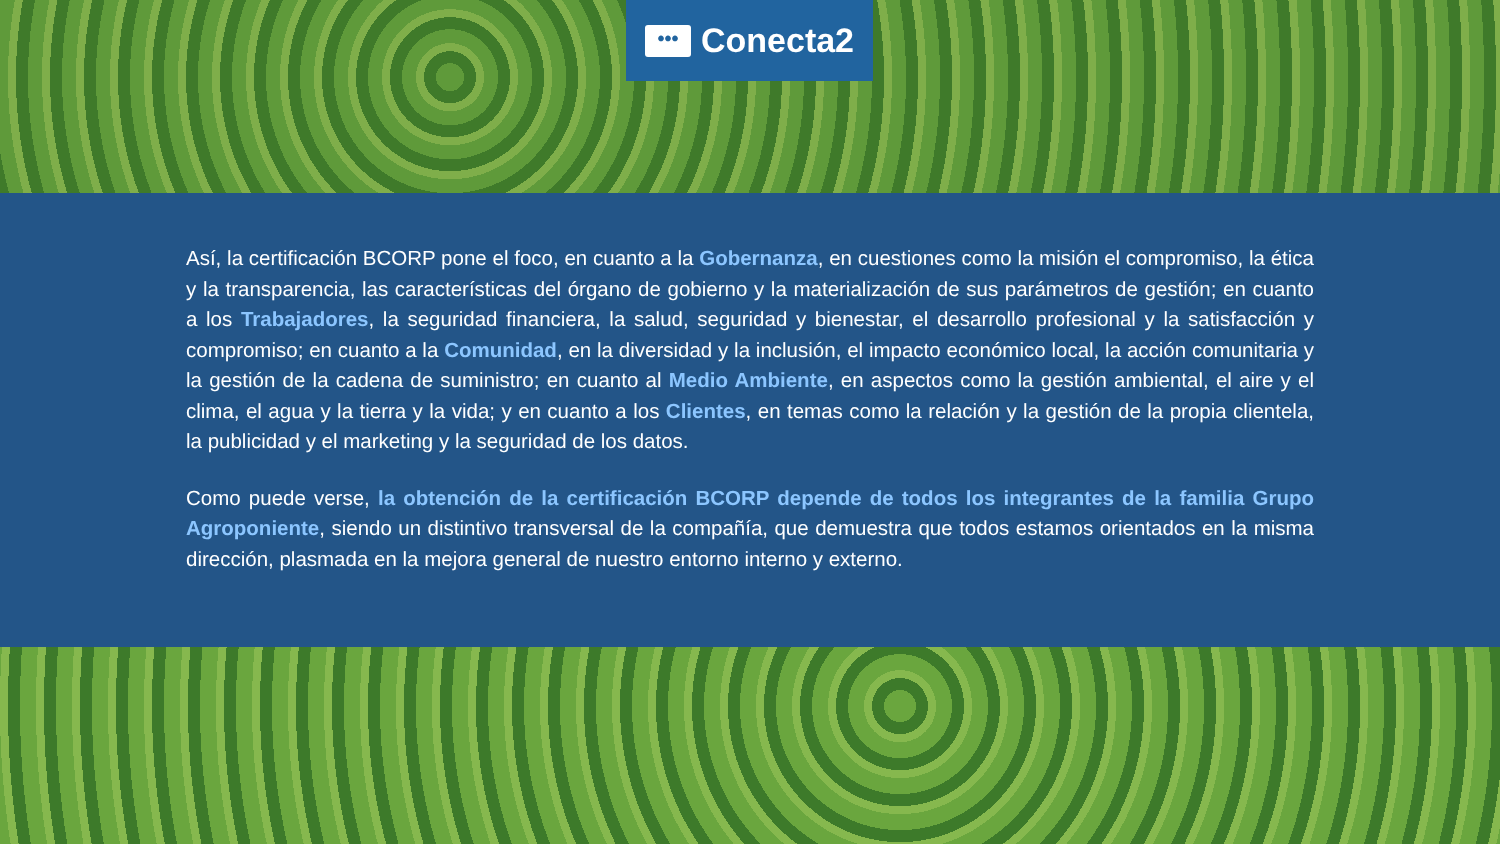•••
Conecta2
Así, la certificación BCORP pone el foco, en cuanto a la Gobernanza, en cuestiones como la misión el compromiso, la ética y la transparencia, las características del órgano de gobierno y la materialización de sus parámetros de gestión; en cuanto a los Trabajadores, la seguridad financiera, la salud, seguridad y bienestar, el desarrollo profesional y la satisfacción y compromiso; en cuanto a la Comunidad, en la diversidad y la inclusión, el impacto económico local, la acción comunitaria y la gestión de la cadena de suministro; en cuanto al Medio Ambiente, en aspectos como la gestión ambiental, el aire y el clima, el agua y la tierra y la vida; y en cuanto a los Clientes, en temas como la relación y la gestión de la propia clientela, la publicidad y el marketing y la seguridad de los datos.
Como puede verse, la obtención de la certificación BCORP depende de todos los integrantes de la familia Grupo Agroponiente, siendo un distintivo transversal de la compañía, que demuestra que todos estamos orientados en la misma dirección, plasmada en la mejora general de nuestro entorno interno y externo.